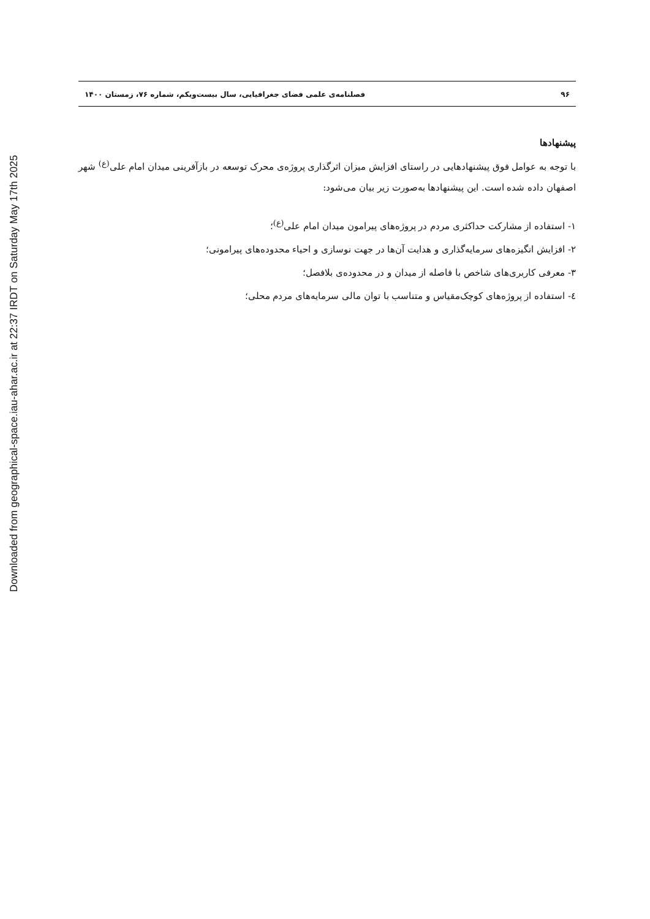Downloaded from geographical-space.iau-ahar.ac.ir at 22:37 IRDT on Saturday May 17th 2025
۹۶ فصلنامه‌ی علمی فضای جغرافیایی، سال بیست‌ویکم، شماره ۷۶، زمستان ۱۴۰۰
پیشنهادها
با توجه به عوامل فوق پیشنهادهایی در راستای افزایش میزان اثرگذاری پروژه‌ی محرک توسعه در بازآفرینی میدان امام علی<sup>(ع)</sup> شهر اصفهان داده شده است. این پیشنهادها به‌صورت زیر بیان می‌شود:
۱- استفاده از مشارکت حداکثری مردم در پروژه‌های پیرامون میدان امام علی<sup>(ع)</sup>؛
۲- افزایش انگیزه‌های سرمایه‌گذاری و هدایت آن‌ها در جهت نوسازی و احیاء محدوده‌های پیرامونی؛
۳- معرفی کاربری‌های شاخص با فاصله از میدان و در محدوده‌ی بلافصل؛
٤- استفاده از پروژه‌های کوچک‌مقیاس و متناسب با توان مالی سرمایه‌های مردم محلی؛